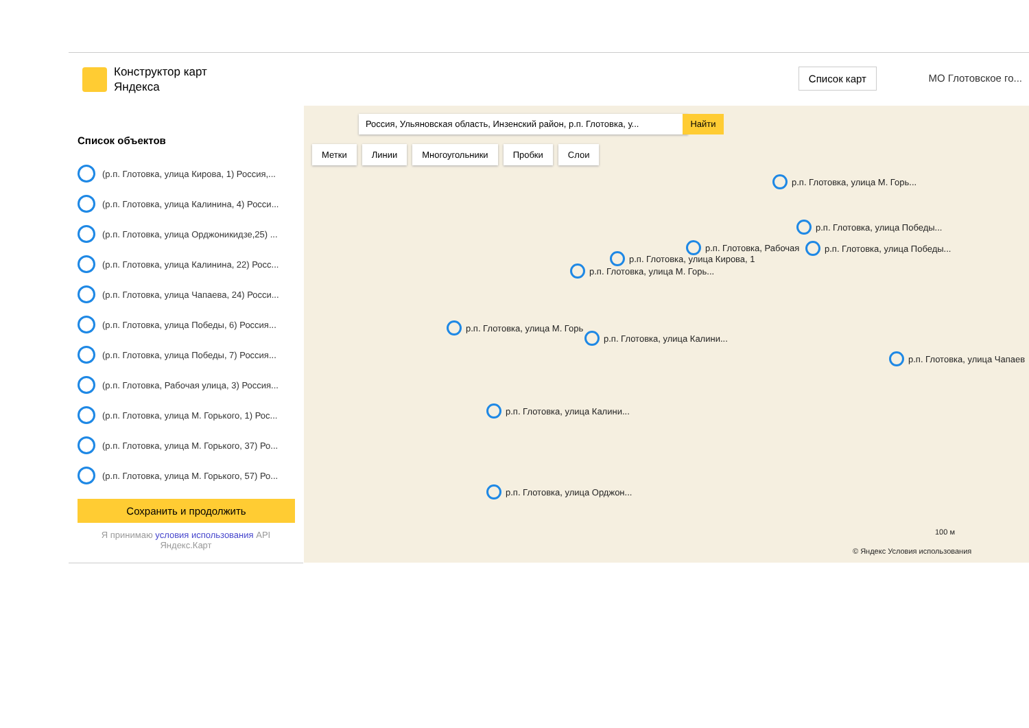Конструктор карт
Яндекса
Список карт МО Глотовское го...
Список объектов
(р.п. Глотовка, улица Кирова, 1) Россия,...
(р.п. Глотовка, улица Калинина, 4) Росси...
(р.п. Глотовка, улица Орджоникидзе,25) ...
(р.п. Глотовка, улица Калинина, 22) Росс...
(р.п. Глотовка, улица Чапаева, 24) Росси...
(р.п. Глотовка, улица Победы, 6) Россия...
(р.п. Глотовка, улица Победы, 7) Россия...
(р.п. Глотовка, Рабочая улица, 3) Россия...
(р.п. Глотовка, улица М. Горького, 1) Рос...
(р.п. Глотовка, улица М. Горького, 37) Ро...
(р.п. Глотовка, улица М. Горького, 57) Ро...
Сохранить и продолжить
Я принимаю условия использования API
Яндекс.Карт
Россия, Ульяновская область, Инзенский район, р.п. Глотовка, у...
Найти
Метки Линии Многоугольники Пробки Слои
р.п. Глотовка, улица М. Горь...
р.п. Глотовка, улица Победы...
р.п. Глотовка, Рабочая р.п. Глотовка, улица Победы...
р.п. Глотовка, улица Кирова, 1
р.п. Глотовка, улица М. Горь...
р.п. Глотовка, улица М. Горь
р.п. Глотовка, улица Калини...
р.п. Глотовка, улица Чапаев
р.п. Глотовка, улица Калини...
р.п. Глотовка, улица Орджон...
100 м
© Яндекс Условия использования